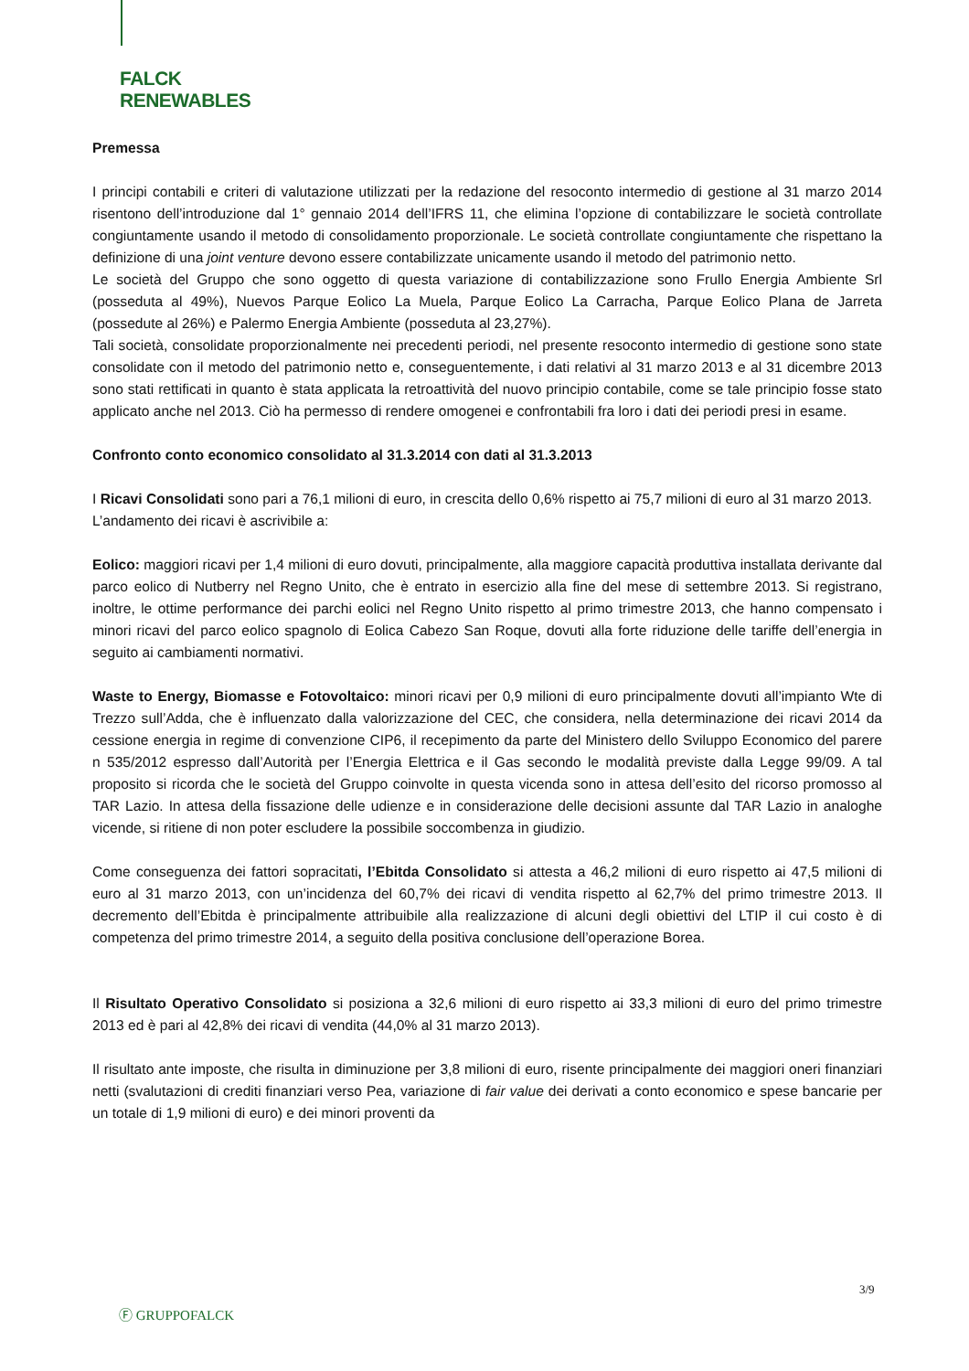FALCK
RENEWABLES
Premessa
I principi contabili e criteri di valutazione utilizzati per la redazione del resoconto intermedio di gestione al 31 marzo 2014 risentono dell’introduzione dal 1° gennaio 2014 dell’IFRS 11, che elimina l’opzione di contabilizzare le società controllate congiuntamente usando il metodo di consolidamento proporzionale. Le società controllate congiuntamente che rispettano la definizione di una joint venture devono essere contabilizzate unicamente usando il metodo del patrimonio netto.
Le società del Gruppo che sono oggetto di questa variazione di contabilizzazione sono Frullo Energia Ambiente Srl (posseduta al 49%), Nuevos Parque Eolico La Muela, Parque Eolico La Carracha, Parque Eolico Plana de Jarreta (possedute al 26%) e Palermo Energia Ambiente (posseduta al 23,27%).
Tali società, consolidate proporzionalmente nei precedenti periodi, nel presente resoconto intermedio di gestione sono state consolidate con il metodo del patrimonio netto e, conseguentemente, i dati relativi al 31 marzo 2013 e al 31 dicembre 2013 sono stati rettificati in quanto è stata applicata la retroattività del nuovo principio contabile, come se tale principio fosse stato applicato anche nel 2013. Ciò ha permesso di rendere omogenei e confrontabili fra loro i dati dei periodi presi in esame.
Confronto conto economico consolidato al 31.3.2014 con dati al 31.3.2013
I Ricavi Consolidati sono pari a 76,1 milioni di euro, in crescita dello 0,6% rispetto ai 75,7 milioni di euro al 31 marzo 2013.
L’andamento dei ricavi è ascrivibile a:
Eolico: maggiori ricavi per 1,4 milioni di euro dovuti, principalmente, alla maggiore capacità produttiva installata derivante dal parco eolico di Nutberry nel Regno Unito, che è entrato in esercizio alla fine del mese di settembre 2013. Si registrano, inoltre, le ottime performance dei parchi eolici nel Regno Unito rispetto al primo trimestre 2013, che hanno compensato i minori ricavi del parco eolico spagnolo di Eolica Cabezo San Roque, dovuti alla forte riduzione delle tariffe dell’energia in seguito ai cambiamenti normativi.
Waste to Energy, Biomasse e Fotovoltaico: minori ricavi per 0,9 milioni di euro principalmente dovuti all’impianto Wte di Trezzo sull’Adda, che è influenzato dalla valorizzazione del CEC, che considera, nella determinazione dei ricavi 2014 da cessione energia in regime di convenzione CIP6, il recepimento da parte del Ministero dello Sviluppo Economico del parere n 535/2012 espresso dall’Autorità per l’Energia Elettrica e il Gas secondo le modalità previste dalla Legge 99/09. A tal proposito si ricorda che le società del Gruppo coinvolte in questa vicenda sono in attesa dell’esito del ricorso promosso al TAR Lazio. In attesa della fissazione delle udienze e in considerazione delle decisioni assunte dal TAR Lazio in analoghe vicende, si ritiene di non poter escludere la possibile soccombenza in giudizio.
Come conseguenza dei fattori sopracitati, l’Ebitda Consolidato si attesta a 46,2 milioni di euro rispetto ai 47,5 milioni di euro al 31 marzo 2013, con un’incidenza del 60,7% dei ricavi di vendita rispetto al 62,7% del primo trimestre 2013. Il decremento dell’Ebitda è principalmente attribuibile alla realizzazione di alcuni degli obiettivi del LTIP il cui costo è di competenza del primo trimestre 2014, a seguito della positiva conclusione dell’operazione Borea.
Il Risultato Operativo Consolidato si posiziona a 32,6 milioni di euro rispetto ai 33,3 milioni di euro del primo trimestre 2013 ed è pari al 42,8% dei ricavi di vendita (44,0% al 31 marzo 2013).
Il risultato ante imposte, che risulta in diminuzione per 3,8 milioni di euro, risente principalmente dei maggiori oneri finanziari netti (svalutazioni di crediti finanziari verso Pea, variazione di fair value dei derivati a conto economico e spese bancarie per un totale di 1,9 milioni di euro) e dei minori proventi da
3/9
Ⓕ GRUPPOFALCK